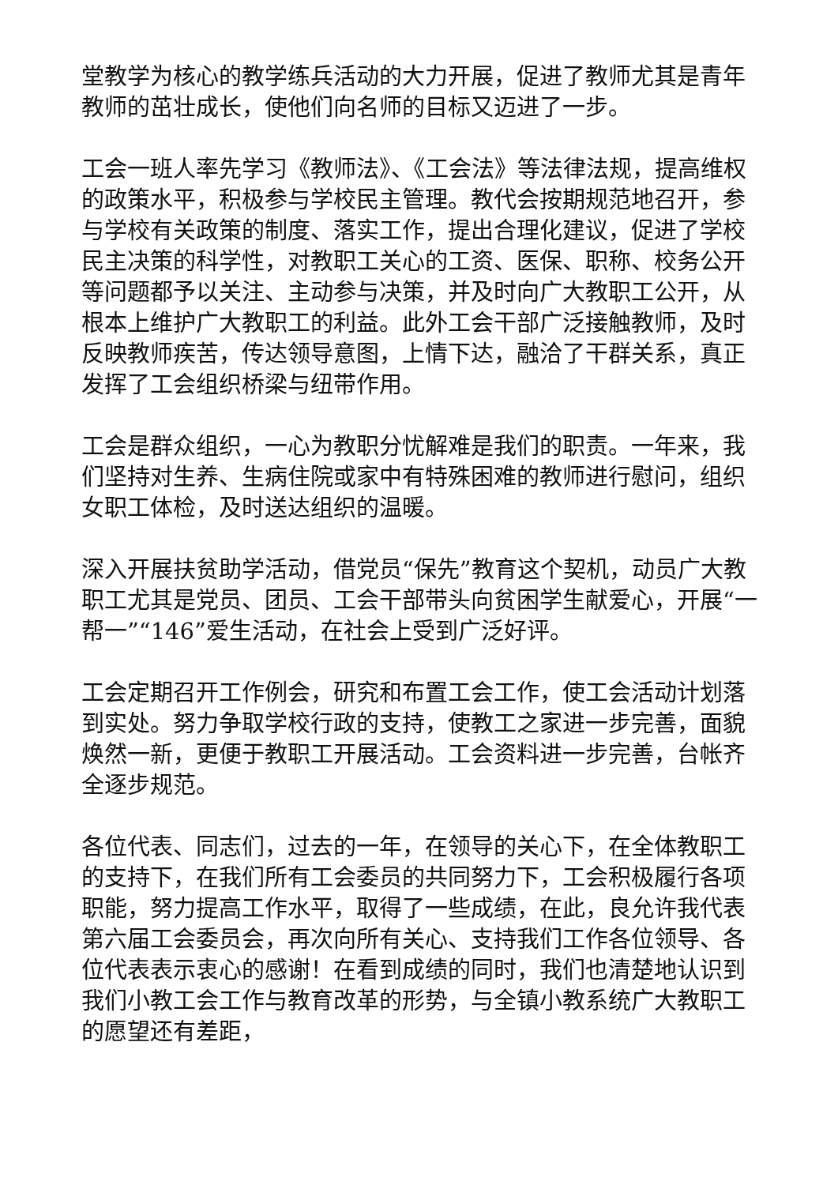堂教学为核心的教学练兵活动的大力开展，促进了教师尤其是青年教师的茁壮成长，使他们向名师的目标又迈进了一步。
工会一班人率先学习《教师法》、《工会法》等法律法规，提高维权的政策水平，积极参与学校民主管理。教代会按期规范地召开，参与学校有关政策的制度、落实工作，提出合理化建议，促进了学校民主决策的科学性，对教职工关心的工资、医保、职称、校务公开等问题都予以关注、主动参与决策，并及时向广大教职工公开，从根本上维护广大教职工的利益。此外工会干部广泛接触教师，及时反映教师疾苦，传达领导意图，上情下达，融洽了干群关系，真正发挥了工会组织桥梁与纽带作用。
工会是群众组织，一心为教职分忧解难是我们的职责。一年来，我们坚持对生养、生病住院或家中有特殊困难的教师进行慰问，组织女职工体检，及时送达组织的温暖。
深入开展扶贫助学活动，借党员“保先”教育这个契机，动员广大教职工尤其是党员、团员、工会干部带头向贫困学生献爱心，开展“一帮一”“146”爱生活动，在社会上受到广泛好评。
工会定期召开工作例会，研究和布置工会工作，使工会活动计划落到实处。努力争取学校行政的支持，使教工之家进一步完善，面貌焕然一新，更便于教职工开展活动。工会资料进一步完善，台帐齐全逐步规范。
各位代表、同志们，过去的一年，在领导的关心下，在全体教职工的支持下，在我们所有工会委员的共同努力下，工会积极履行各项职能，努力提高工作水平，取得了一些成绩，在此，良允许我代表第六届工会委员会，再次向所有关心、支持我们工作各位领导、各位代表表示衷心的感谢！在看到成绩的同时，我们也清楚地认识到我们小教工会工作与教育改革的形势，与全镇小教系统广大教职工的愿望还有差距，